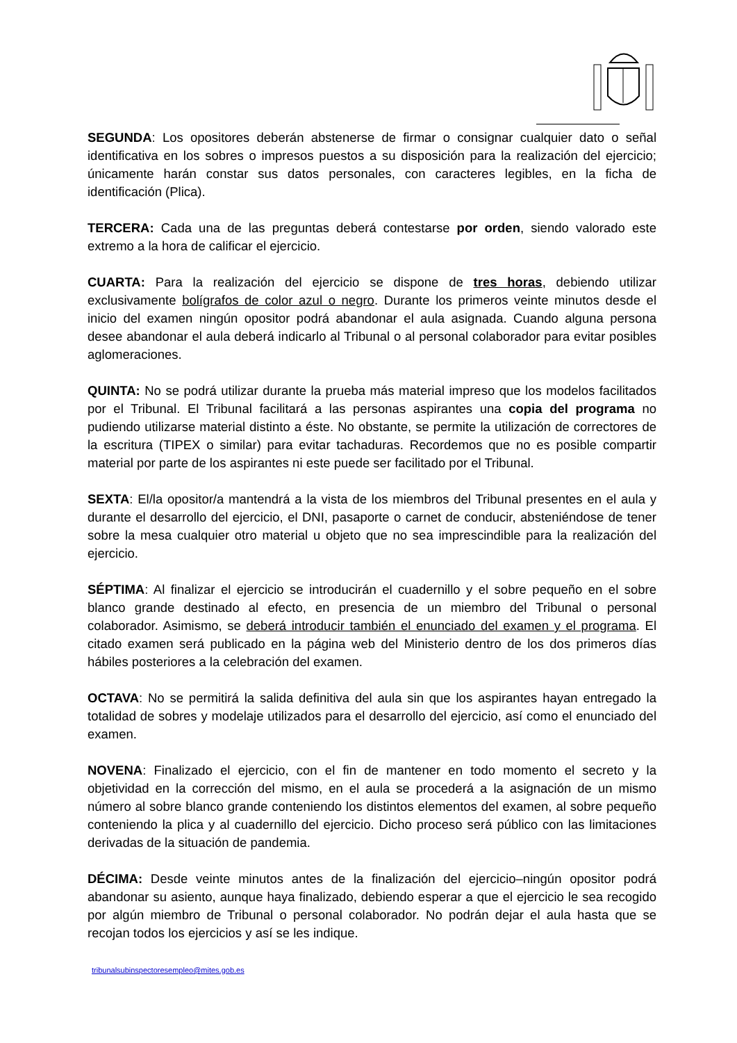SEGUNDA: Los opositores deberán abstenerse de firmar o consignar cualquier dato o señal identificativa en los sobres o impresos puestos a su disposición para la realización del ejercicio; únicamente harán constar sus datos personales, con caracteres legibles, en la ficha de identificación (Plica).
TERCERA: Cada una de las preguntas deberá contestarse por orden, siendo valorado este extremo a la hora de calificar el ejercicio.
CUARTA: Para la realización del ejercicio se dispone de tres horas, debiendo utilizar exclusivamente bolígrafos de color azul o negro. Durante los primeros veinte minutos desde el inicio del examen ningún opositor podrá abandonar el aula asignada. Cuando alguna persona desee abandonar el aula deberá indicarlo al Tribunal o al personal colaborador para evitar posibles aglomeraciones.
QUINTA: No se podrá utilizar durante la prueba más material impreso que los modelos facilitados por el Tribunal. El Tribunal facilitará a las personas aspirantes una copia del programa no pudiendo utilizarse material distinto a éste. No obstante, se permite la utilización de correctores de la escritura (TIPEX o similar) para evitar tachaduras. Recordemos que no es posible compartir material por parte de los aspirantes ni este puede ser facilitado por el Tribunal.
SEXTA: El/la opositor/a mantendrá a la vista de los miembros del Tribunal presentes en el aula y durante el desarrollo del ejercicio, el DNI, pasaporte o carnet de conducir, absteniéndose de tener sobre la mesa cualquier otro material u objeto que no sea imprescindible para la realización del ejercicio.
SÉPTIMA: Al finalizar el ejercicio se introducirán el cuadernillo y el sobre pequeño en el sobre blanco grande destinado al efecto, en presencia de un miembro del Tribunal o personal colaborador. Asimismo, se deberá introducir también el enunciado del examen y el programa. El citado examen será publicado en la página web del Ministerio dentro de los dos primeros días hábiles posteriores a la celebración del examen.
OCTAVA: No se permitirá la salida definitiva del aula sin que los aspirantes hayan entregado la totalidad de sobres y modelaje utilizados para el desarrollo del ejercicio, así como el enunciado del examen.
NOVENA: Finalizado el ejercicio, con el fin de mantener en todo momento el secreto y la objetividad en la corrección del mismo, en el aula se procederá a la asignación de un mismo número al sobre blanco grande conteniendo los distintos elementos del examen, al sobre pequeño conteniendo la plica y al cuadernillo del ejercicio. Dicho proceso será público con las limitaciones derivadas de la situación de pandemia.
DÉCIMA: Desde veinte minutos antes de la finalización del ejercicio–ningún opositor podrá abandonar su asiento, aunque haya finalizado, debiendo esperar a que el ejercicio le sea recogido por algún miembro de Tribunal o personal colaborador. No podrán dejar el aula hasta que se recojan todos los ejercicios y así se les indique.
tribunalsubinspectoresempleo@mites.gob.es